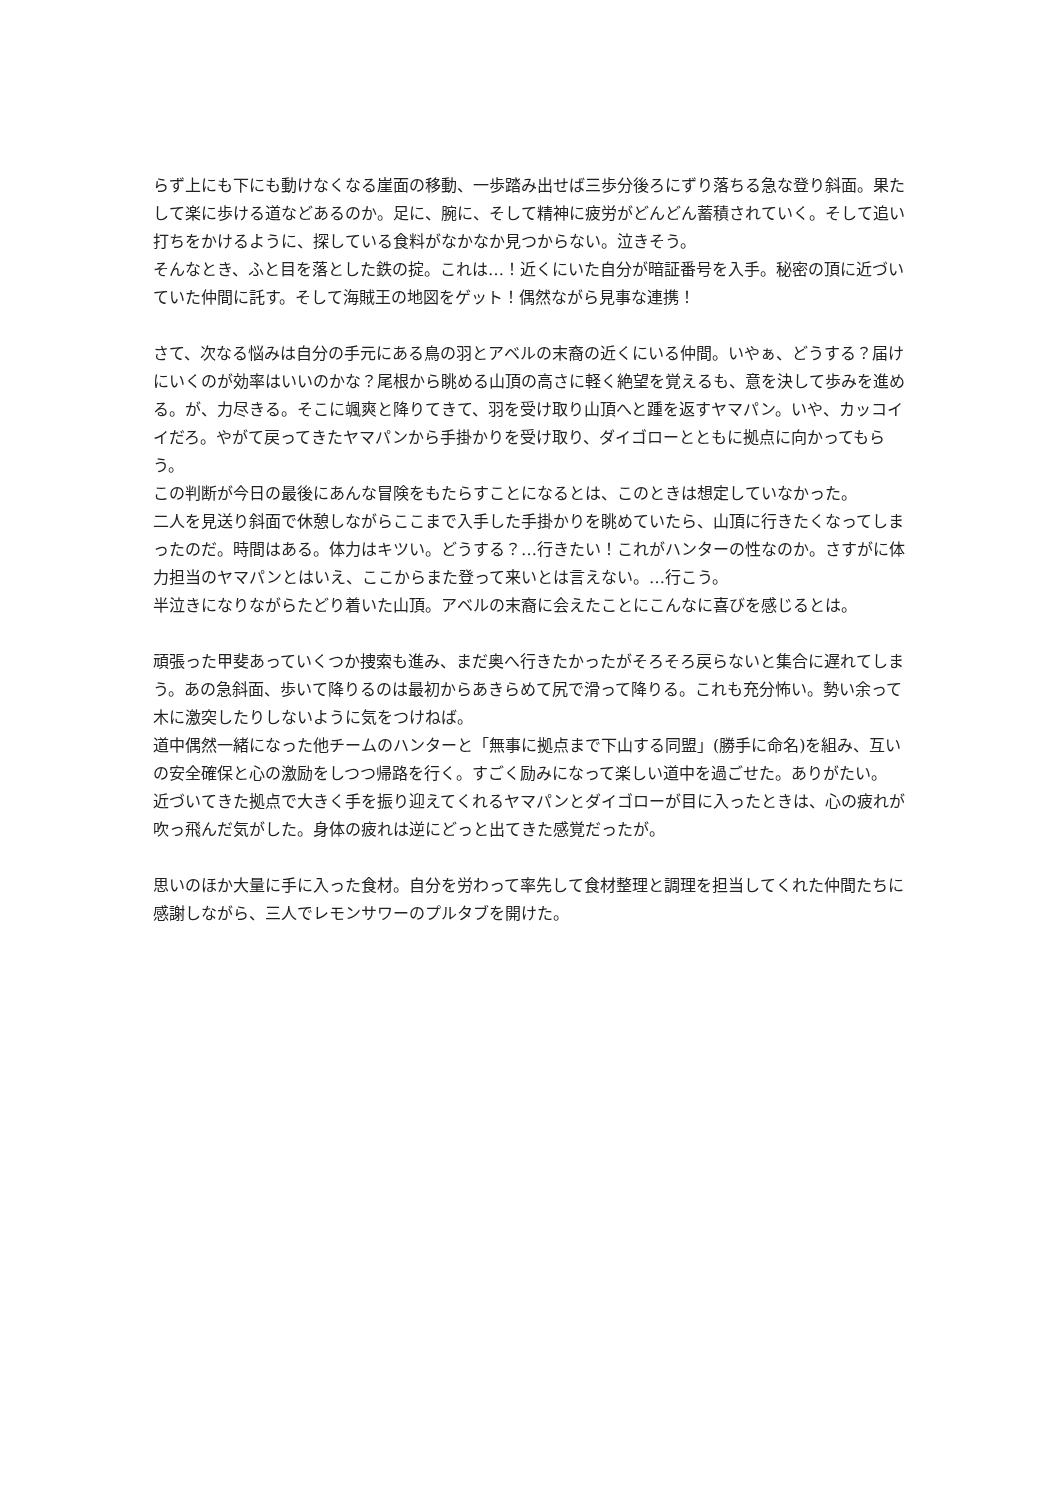らず上にも下にも動けなくなる崖面の移動、一歩踏み出せば三歩分後ろにずり落ちる急な登り斜面。果たして楽に歩ける道などあるのか。足に、腕に、そして精神に疲労がどんどん蓄積されていく。そして追い打ちをかけるように、探している食料がなかなか見つからない。泣きそう。
そんなとき、ふと目を落とした鉄の掟。これは…！近くにいた自分が暗証番号を入手。秘密の頂に近づいていた仲間に託す。そして海賊王の地図をゲット！偶然ながら見事な連携！
さて、次なる悩みは自分の手元にある鳥の羽とアベルの末裔の近くにいる仲間。いやぁ、どうする？届けにいくのが効率はいいのかな？尾根から眺める山頂の高さに軽く絶望を覚えるも、意を決して歩みを進める。が、力尽きる。そこに颯爽と降りてきて、羽を受け取り山頂へと踵を返すヤマパン。いや、カッコイイだろ。やがて戻ってきたヤマパンから手掛かりを受け取り、ダイゴローとともに拠点に向かってもらう。
この判断が今日の最後にあんな冒険をもたらすことになるとは、このときは想定していなかった。
二人を見送り斜面で休憩しながらここまで入手した手掛かりを眺めていたら、山頂に行きたくなってしまったのだ。時間はある。体力はキツい。どうする？…行きたい！これがハンターの性なのか。さすがに体力担当のヤマパンとはいえ、ここからまた登って来いとは言えない。…行こう。
半泣きになりながらたどり着いた山頂。アベルの末裔に会えたことにこんなに喜びを感じるとは。
頑張った甲斐あっていくつか捜索も進み、まだ奥へ行きたかったがそろそろ戻らないと集合に遅れてしまう。あの急斜面、歩いて降りるのは最初からあきらめて尻で滑って降りる。これも充分怖い。勢い余って木に激突したりしないように気をつけねば。
道中偶然一緒になった他チームのハンターと「無事に拠点まで下山する同盟」(勝手に命名)を組み、互いの安全確保と心の激励をしつつ帰路を行く。すごく励みになって楽しい道中を過ごせた。ありがたい。
近づいてきた拠点で大きく手を振り迎えてくれるヤマパンとダイゴローが目に入ったときは、心の疲れが吹っ飛んだ気がした。身体の疲れは逆にどっと出てきた感覚だったが。
思いのほか大量に手に入った食材。自分を労わって率先して食材整理と調理を担当してくれた仲間たちに感謝しながら、三人でレモンサワーのプルタブを開けた。